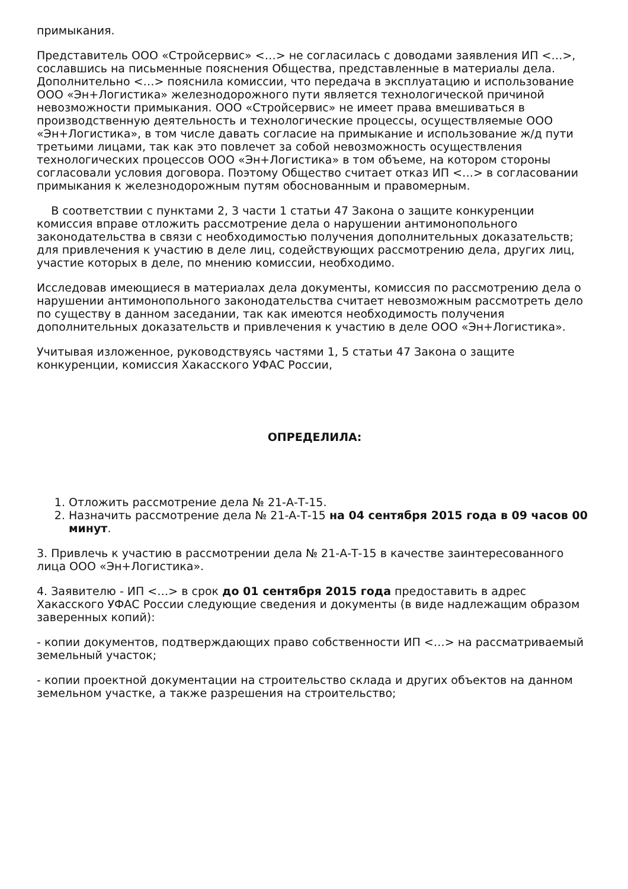примыкания.
Представитель ООО «Стройсервис» <…> не согласилась с доводами заявления ИП <…>, сославшись на письменные пояснения Общества, представленные в материалы дела. Дополнительно <…> пояснила комиссии, что передача в эксплуатацию и использование ООО «Эн+Логистика» железнодорожного пути является технологической причиной невозможности примыкания. ООО «Стройсервис» не имеет права вмешиваться в производственную деятельность и технологические процессы, осуществляемые ООО «Эн+Логистика», в том числе давать согласие на примыкание и использование ж/д пути третьими лицами, так как это повлечет за собой невозможность осуществления технологических процессов ООО «Эн+Логистика» в том объеме, на котором стороны согласовали условия договора. Поэтому Общество считает отказ ИП <…> в согласовании примыкания к железнодорожным путям обоснованным и правомерным.
В соответствии с пунктами 2, 3 части 1 статьи 47 Закона о защите конкуренции комиссия вправе отложить рассмотрение дела о нарушении антимонопольного законодательства в связи с необходимостью получения дополнительных доказательств; для привлечения к участию в деле лиц, содействующих рассмотрению дела, других лиц, участие которых в деле, по мнению комиссии, необходимо.
Исследовав имеющиеся в материалах дела документы, комиссия по рассмотрению дела о нарушении антимонопольного законодательства считает невозможным рассмотреть дело по существу в данном заседании, так как имеются необходимость получения дополнительных доказательств и привлечения к участию в деле ООО «Эн+Логистика».
Учитывая изложенное, руководствуясь частями 1, 5 статьи 47 Закона о защите конкуренции, комиссия Хакасского УФАС России,
ОПРЕДЕЛИЛА:
1. Отложить рассмотрение дела № 21-А-Т-15.
2. Назначить рассмотрение дела № 21-А-Т-15 на 04 сентября 2015 года в 09 часов 00 минут.
3. Привлечь к участию в рассмотрении дела № 21-А-Т-15 в качестве заинтересованного лица ООО «Эн+Логистика».
4. Заявителю - ИП <…> в срок до 01 сентября 2015 года предоставить в адрес Хакасского УФАС России следующие сведения и документы (в виде надлежащим образом заверенных копий):
- копии документов, подтверждающих право собственности ИП <…> на рассматриваемый земельный участок;
- копии проектной документации на строительство склада и других объектов на данном земельном участке, а также разрешения на строительство;